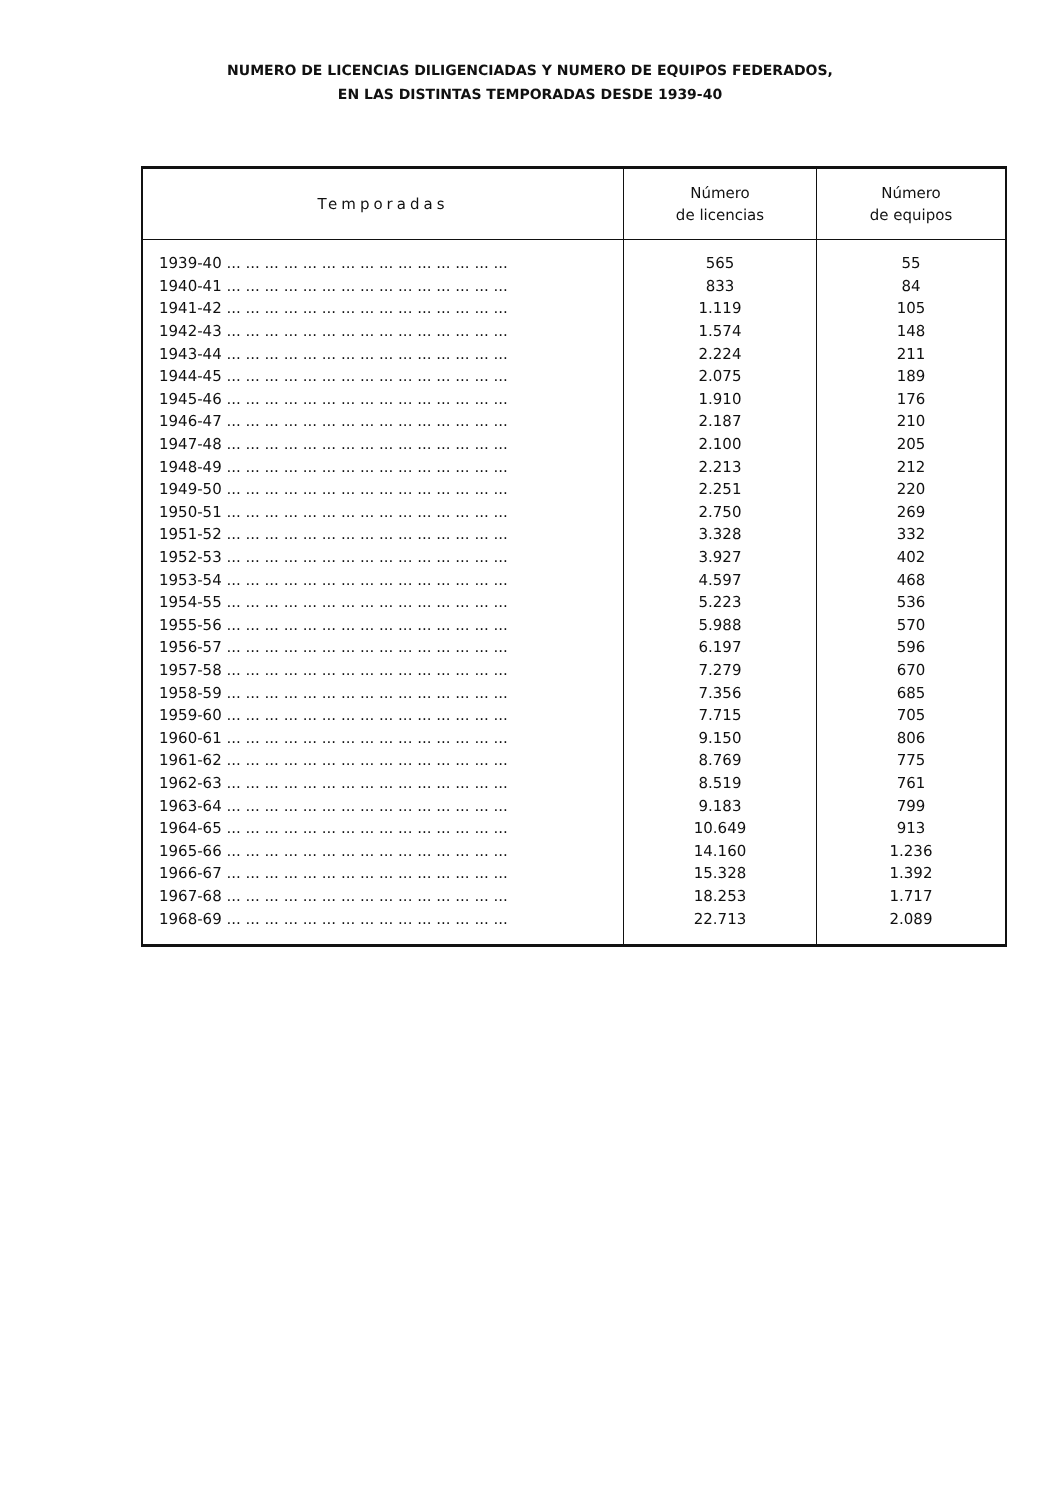NUMERO DE LICENCIAS DILIGENCIADAS Y NUMERO DE EQUIPOS FEDERADOS,
EN LAS DISTINTAS TEMPORADAS DESDE 1939-40
| Temporadas | Número de licencias | Número de equipos |
| --- | --- | --- |
| 1939-40 ... ... ... ... ... ... ... ... ... ... ... ... ... ... ... | 565 | 55 |
| 1940-41 ... ... ... ... ... ... ... ... ... ... ... ... ... ... ... | 833 | 84 |
| 1941-42 ... ... ... ... ... ... ... ... ... ... ... ... ... ... ... | 1.119 | 105 |
| 1942-43 ... ... ... ... ... ... ... ... ... ... ... ... ... ... ... | 1.574 | 148 |
| 1943-44 ... ... ... ... ... ... ... ... ... ... ... ... ... ... ... | 2.224 | 211 |
| 1944-45 ... ... ... ... ... ... ... ... ... ... ... ... ... ... ... | 2.075 | 189 |
| 1945-46 ... ... ... ... ... ... ... ... ... ... ... ... ... ... ... | 1.910 | 176 |
| 1946-47 ... ... ... ... ... ... ... ... ... ... ... ... ... ... ... | 2.187 | 210 |
| 1947-48 ... ... ... ... ... ... ... ... ... ... ... ... ... ... ... | 2.100 | 205 |
| 1948-49 ... ... ... ... ... ... ... ... ... ... ... ... ... ... ... | 2.213 | 212 |
| 1949-50 ... ... ... ... ... ... ... ... ... ... ... ... ... ... ... | 2.251 | 220 |
| 1950-51 ... ... ... ... ... ... ... ... ... ... ... ... ... ... ... | 2.750 | 269 |
| 1951-52 ... ... ... ... ... ... ... ... ... ... ... ... ... ... ... | 3.328 | 332 |
| 1952-53 ... ... ... ... ... ... ... ... ... ... ... ... ... ... ... | 3.927 | 402 |
| 1953-54 ... ... ... ... ... ... ... ... ... ... ... ... ... ... ... | 4.597 | 468 |
| 1954-55 ... ... ... ... ... ... ... ... ... ... ... ... ... ... ... | 5.223 | 536 |
| 1955-56 ... ... ... ... ... ... ... ... ... ... ... ... ... ... ... | 5.988 | 570 |
| 1956-57 ... ... ... ... ... ... ... ... ... ... ... ... ... ... ... | 6.197 | 596 |
| 1957-58 ... ... ... ... ... ... ... ... ... ... ... ... ... ... ... | 7.279 | 670 |
| 1958-59 ... ... ... ... ... ... ... ... ... ... ... ... ... ... ... | 7.356 | 685 |
| 1959-60 ... ... ... ... ... ... ... ... ... ... ... ... ... ... ... | 7.715 | 705 |
| 1960-61 ... ... ... ... ... ... ... ... ... ... ... ... ... ... ... | 9.150 | 806 |
| 1961-62 ... ... ... ... ... ... ... ... ... ... ... ... ... ... ... | 8.769 | 775 |
| 1962-63 ... ... ... ... ... ... ... ... ... ... ... ... ... ... ... | 8.519 | 761 |
| 1963-64 ... ... ... ... ... ... ... ... ... ... ... ... ... ... ... | 9.183 | 799 |
| 1964-65 ... ... ... ... ... ... ... ... ... ... ... ... ... ... ... | 10.649 | 913 |
| 1965-66 ... ... ... ... ... ... ... ... ... ... ... ... ... ... ... | 14.160 | 1.236 |
| 1966-67 ... ... ... ... ... ... ... ... ... ... ... ... ... ... ... | 15.328 | 1.392 |
| 1967-68 ... ... ... ... ... ... ... ... ... ... ... ... ... ... ... | 18.253 | 1.717 |
| 1968-69 ... ... ... ... ... ... ... ... ... ... ... ... ... ... ... | 22.713 | 2.089 |